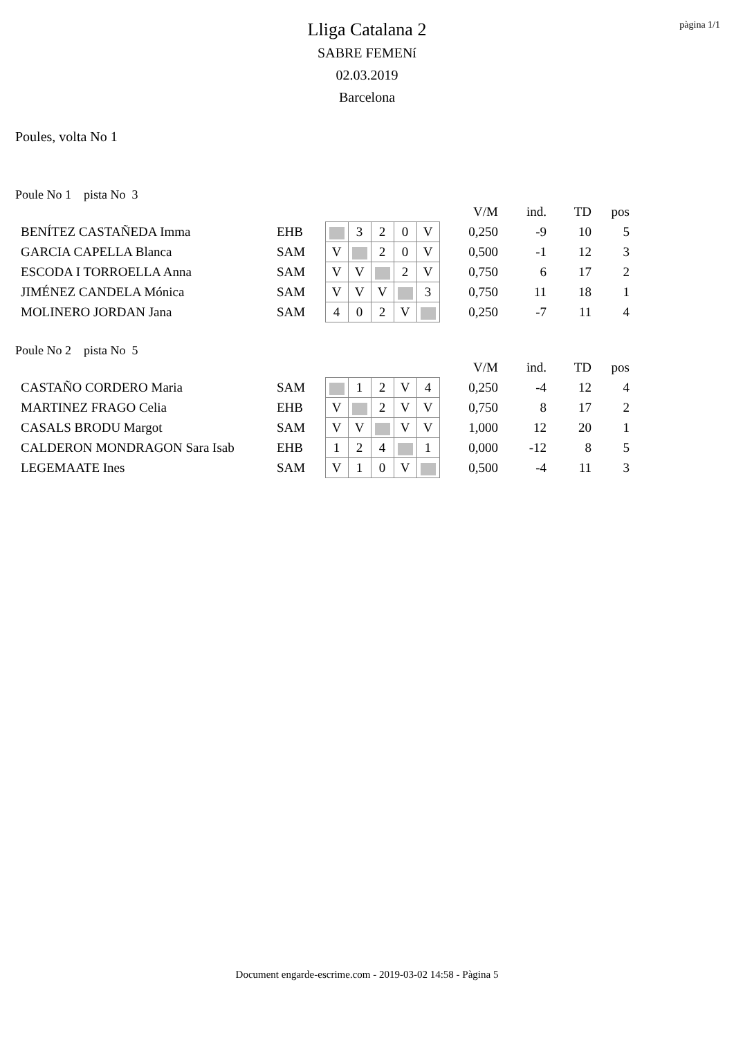pàgina 1/1
Lliga Catalana 2
SABRE FEMENí
02.03.2019
Barcelona
Poules, volta No 1
Poule No 1 pista No 3
| | | | | | | | V/M | ind. | TD | pos |
| BENÍTEZ CASTAÑEDA Imma | EHB | | 3 | 2 | 0 | V | 0,250 | -9 | 10 | 5 |
| GARCIA CAPELLA Blanca | SAM | V | | 2 | 0 | V | 0,500 | -1 | 12 | 3 |
| ESCODA I TORROELLA Anna | SAM | V | V | | 2 | V | 0,750 | 6 | 17 | 2 |
| JIMÉNEZ CANDELA Mónica | SAM | V | V | V | | 3 | 0,750 | 11 | 18 | 1 |
| MOLINERO JORDAN Jana | SAM | 4 | 0 | 2 | V | | 0,250 | -7 | 11 | 4 |
Poule No 2 pista No 5
| | | | | | | | V/M | ind. | TD | pos |
| CASTAÑO CORDERO Maria | SAM | | 1 | 2 | V | 4 | 0,250 | -4 | 12 | 4 |
| MARTINEZ FRAGO Celia | EHB | V | | 2 | V | V | 0,750 | 8 | 17 | 2 |
| CASALS BRODU Margot | SAM | V | V | | V | V | 1,000 | 12 | 20 | 1 |
| CALDERON MONDRAGON Sara Isab | EHB | 1 | 2 | 4 | | 1 | 0,000 | -12 | 8 | 5 |
| LEGEMAATE Ines | SAM | V | 1 | 0 | V | | 0,500 | -4 | 11 | 3 |
Document engarde-escrime.com - 2019-03-02 14:58 - Pàgina 5